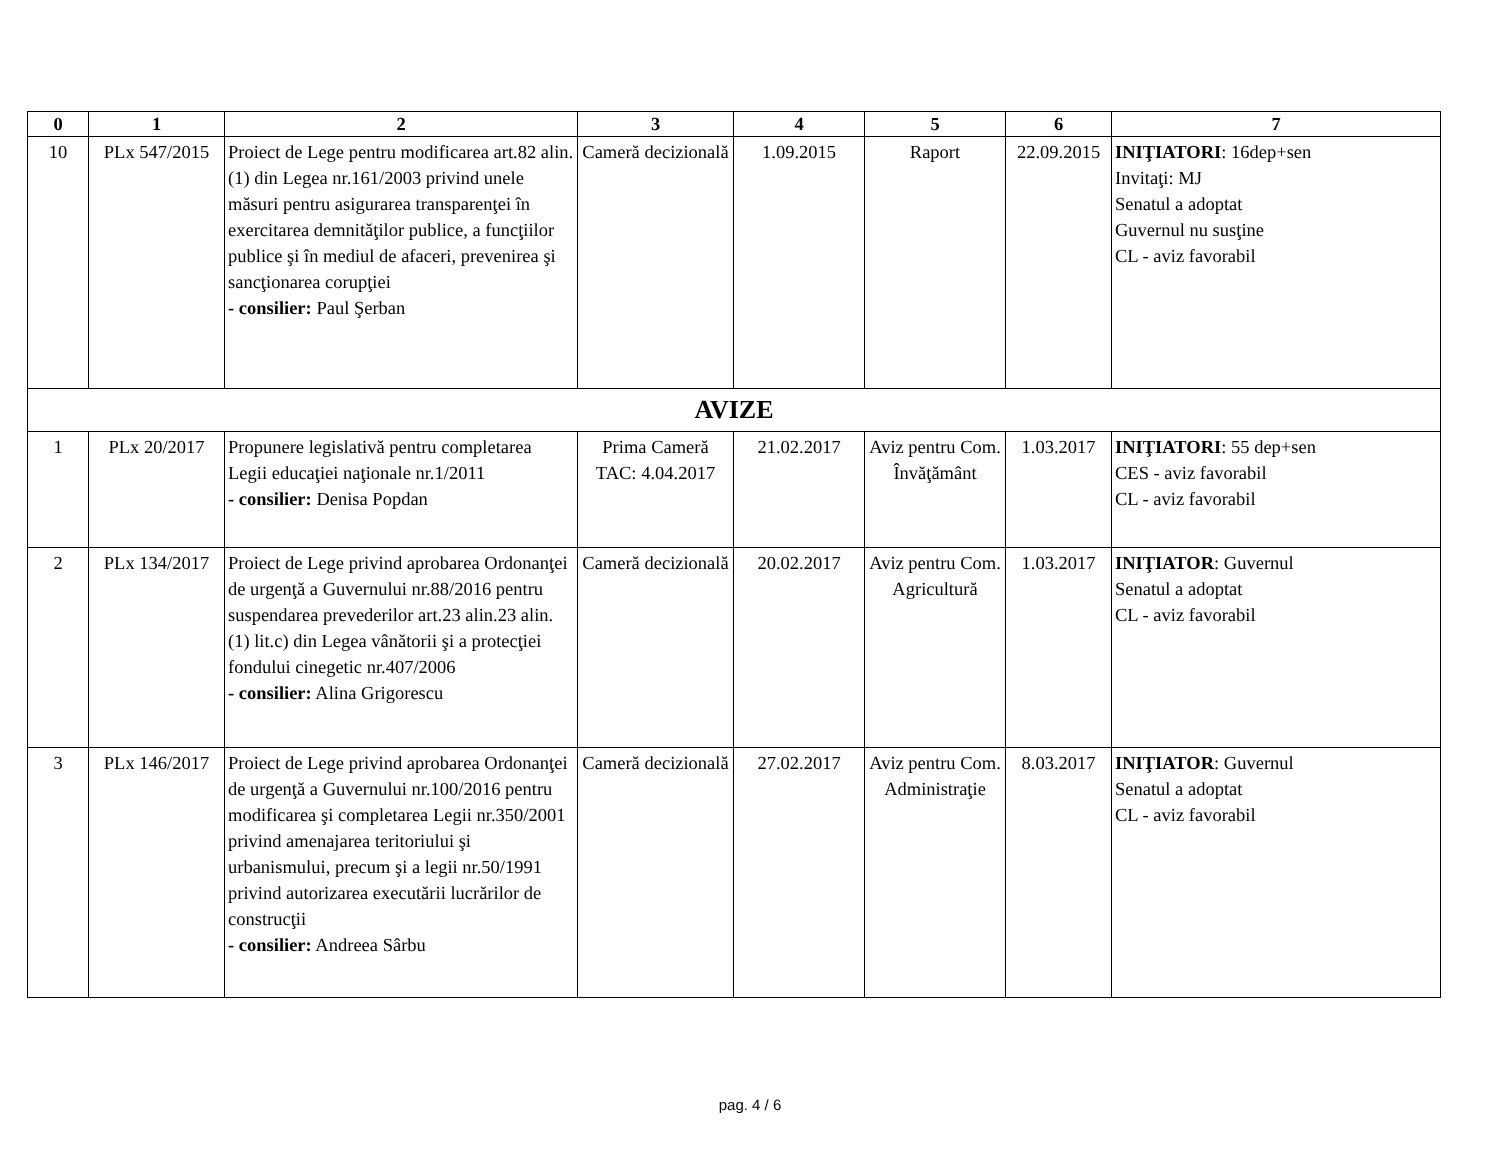| 0 | 1 | 2 | 3 | 4 | 5 | 6 | 7 |
| --- | --- | --- | --- | --- | --- | --- | --- |
| 10 | PLx 547/2015 | Proiect de Lege pentru modificarea art.82 alin.(1) din Legea nr.161/2003 privind unele măsuri pentru asigurarea transparenţei în exercitarea demnităţilor publice, a funcţiilor publice şi în mediul de afaceri, prevenirea şi sancţionarea corupţiei - consilier: Paul Şerban | Cameră decizională | 1.09.2015 | Raport | 22.09.2015 | INIŢIATORI : 16dep+sen Invitaţi: MJ Senatul a adoptat Guvernul nu susţine CL - aviz favorabil |
| AVIZE | | | | | | | |
| 1 | PLx 20/2017 | Propunere legislativă pentru completarea Legii educaţiei naţionale nr.1/2011 - consilier: Denisa Popdan | Prima Cameră TAC: 4.04.2017 | 21.02.2017 | Aviz pentru Com. Învăţământ | 1.03.2017 | INIŢIATORI : 55 dep+sen CES - aviz favorabil CL - aviz favorabil |
| 2 | PLx 134/2017 | Proiect de Lege privind aprobarea Ordonanţei de urgenţă a Guvernului nr.88/2016 pentru suspendarea prevederilor art.23 alin.23 alin.(1) lit.c) din Legea vânătorii şi a protecţiei fondului cinegetic nr.407/2006 - consilier: Alina Grigorescu | Cameră decizională | 20.02.2017 | Aviz pentru Com. Agricultură | 1.03.2017 | INIŢIATOR : Guvernul Senatul a adoptat CL - aviz favorabil |
| 3 | PLx 146/2017 | Proiect de Lege privind aprobarea Ordonanţei de urgenţă a Guvernului nr.100/2016 pentru modificarea şi completarea Legii nr.350/2001 privind amenajarea teritoriului şi urbanismului, precum şi a legii nr.50/1991 privind autorizarea executării lucrărilor de construcţii - consilier: Andreea Sârbu | Cameră decizională | 27.02.2017 | Aviz pentru Com. Administraţie | 8.03.2017 | INIŢIATOR : Guvernul Senatul a adoptat CL - aviz favorabil |
pag. 4 / 6